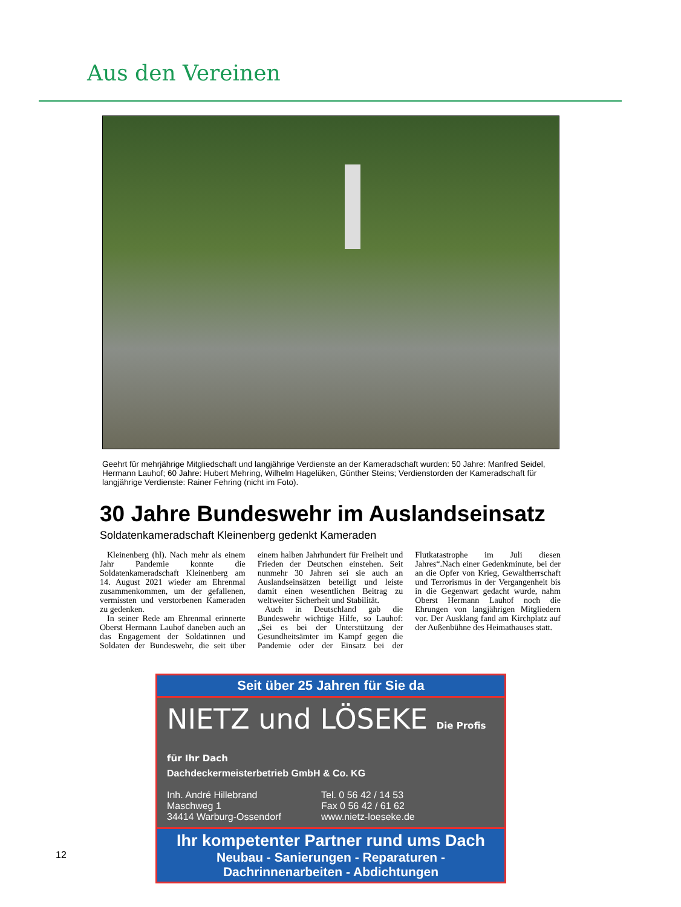Aus den Vereinen
Geehrt für mehrjährige Mitgliedschaft und langjährige Verdienste an der Kameradschaft wurden: 50 Jahre: Manfred Seidel, Hermann Lauhof; 60 Jahre: Hubert Mehring, Wilhelm Hagelüken, Günther Steins; Verdienstorden der Kamerad­schaft für langjährige Verdienste: Rainer Fehring (nicht im Foto).
30 Jahre Bundeswehr im Auslandseinsatz
Soldatenkameradschaft Kleinenberg gedenkt Kameraden
Kleinenberg (hl). Nach mehr als einem Jahr Pandemie konnte die Soldatenkameradschaft Kleinenberg am 14. August 2021 wieder am Ehrenmal zusammenkommen, um der gefallenen, vermissten und verstorbenen Kameraden zu gedenken.
In seiner Rede am Ehrenmal erinnerte Oberst Hermann Lauhof daneben auch an das Engagement der Soldatinnen und Soldaten der Bundeswehr, die seit über einem halben Jahrhundert für Freiheit und Frieden der Deutschen einstehen. Seit nunmehr 30 Jahren sei sie auch an Auslandseinsätzen beteiligt und leiste damit einen wesentlichen Beitrag zu weltweiter Sicherheit und Stabilität.
Auch in Deutschland gab die Bundeswehr wichtige Hilfe, so Lauhof: „Sei es bei der Unterstützung der Gesundheitsämter im Kampf gegen die Pandemie oder der Einsatz bei der Flutkatastrophe im Juli diesen Jahres“.Nach einer Gedenkminute, bei der an die Opfer von Krieg, Gewaltherrschaft und Terrorismus in der Vergangenheit bis in die Gegenwart gedacht wurde, nahm Oberst Hermann Lauhof noch die Ehrungen von langjährigen Mitgliedern vor. Der Ausklang fand am Kirchplatz auf der Außenbühne des Heimathauses statt.
Seit über 25 Jahren für Sie da
NIETZ und LÖSEKE Die Profis für Ihr Dach
Dachdeckermeisterbetrieb GmbH & Co. KG
Inh. André Hillebrand
Maschweg 1
34414 Warburg-Ossendorf
Tel. 0 56 42 / 14 53
Fax 0 56 42 / 61 62
www.nietz-loeseke.de
Ihr kompetenter Partner rund ums Dach
Neubau - Sanierungen - Reparaturen -
Dachrinnenarbeiten - Abdichtungen
12